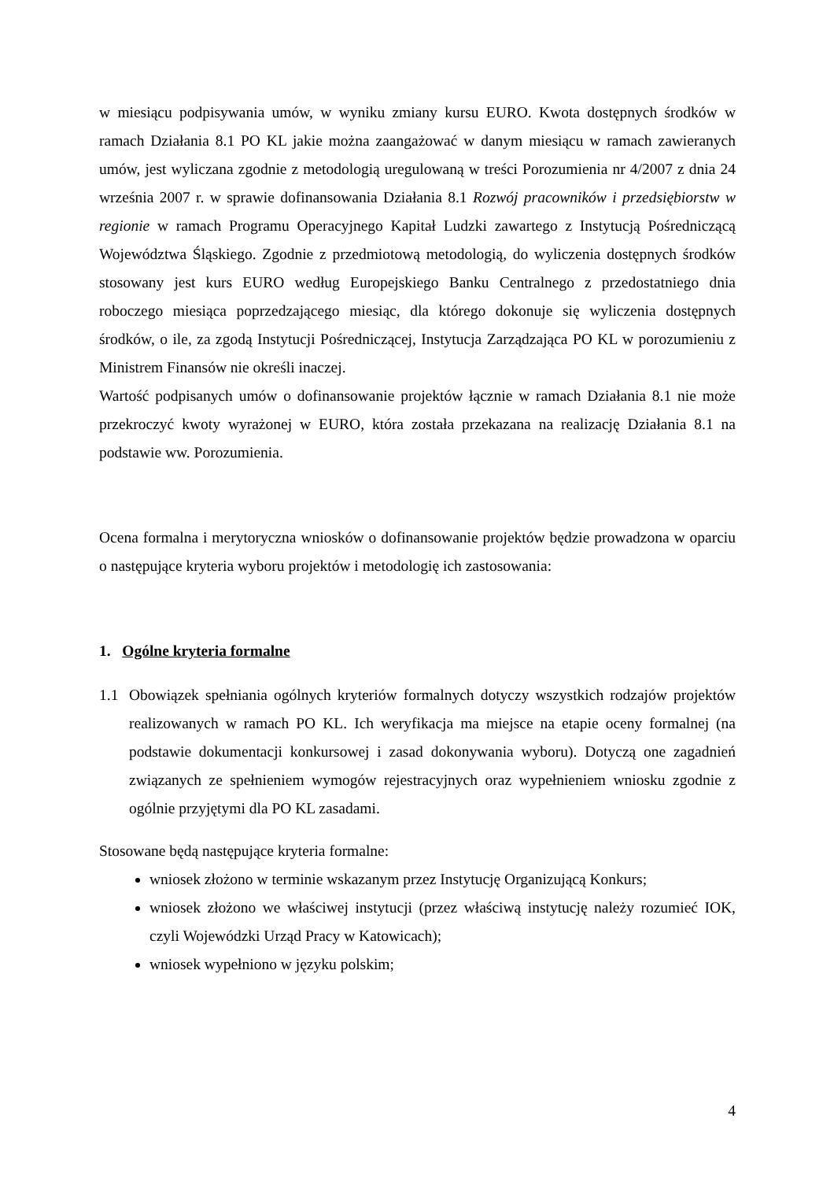w miesiącu podpisywania umów, w wyniku zmiany kursu EURO. Kwota dostępnych środków w ramach Działania 8.1 PO KL jakie można zaangażować w danym miesiącu w ramach zawieranych umów, jest wyliczana zgodnie z metodologią uregulowaną w treści Porozumienia nr 4/2007 z dnia 24 września 2007 r. w sprawie dofinansowania Działania 8.1 Rozwój pracowników i przedsiębiorstw w regionie w ramach Programu Operacyjnego Kapitał Ludzki zawartego z Instytucją Pośredniczącą Województwa Śląskiego. Zgodnie z przedmiotową metodologią, do wyliczenia dostępnych środków stosowany jest kurs EURO według Europejskiego Banku Centralnego z przedostatniego dnia roboczego miesiąca poprzedzającego miesiąc, dla którego dokonuje się wyliczenia dostępnych środków, o ile, za zgodą Instytucji Pośredniczącej, Instytucja Zarządzająca PO KL w porozumieniu z Ministrem Finansów nie określi inaczej.
Wartość podpisanych umów o dofinansowanie projektów łącznie w ramach Działania 8.1 nie może przekroczyć kwoty wyrażonej w EURO, która została przekazana na realizację Działania 8.1 na podstawie ww. Porozumienia.
Ocena formalna i merytoryczna wniosków o dofinansowanie projektów będzie prowadzona w oparciu o następujące kryteria wyboru projektów i metodologię ich zastosowania:
1. Ogólne kryteria formalne
1.1 Obowiązek spełniania ogólnych kryteriów formalnych dotyczy wszystkich rodzajów projektów realizowanych w ramach PO KL. Ich weryfikacja ma miejsce na etapie oceny formalnej (na podstawie dokumentacji konkursowej i zasad dokonywania wyboru). Dotyczą one zagadnień związanych ze spełnieniem wymogów rejestracyjnych oraz wypełnieniem wniosku zgodnie z ogólnie przyjętymi dla PO KL zasadami.
Stosowane będą następujące kryteria formalne:
wniosek złożono w terminie wskazanym przez Instytucję Organizującą Konkurs;
wniosek złożono we właściwej instytucji (przez właściwą instytucję należy rozumieć IOK, czyli Wojewódzki Urząd Pracy w Katowicach);
wniosek wypełniono w języku polskim;
4